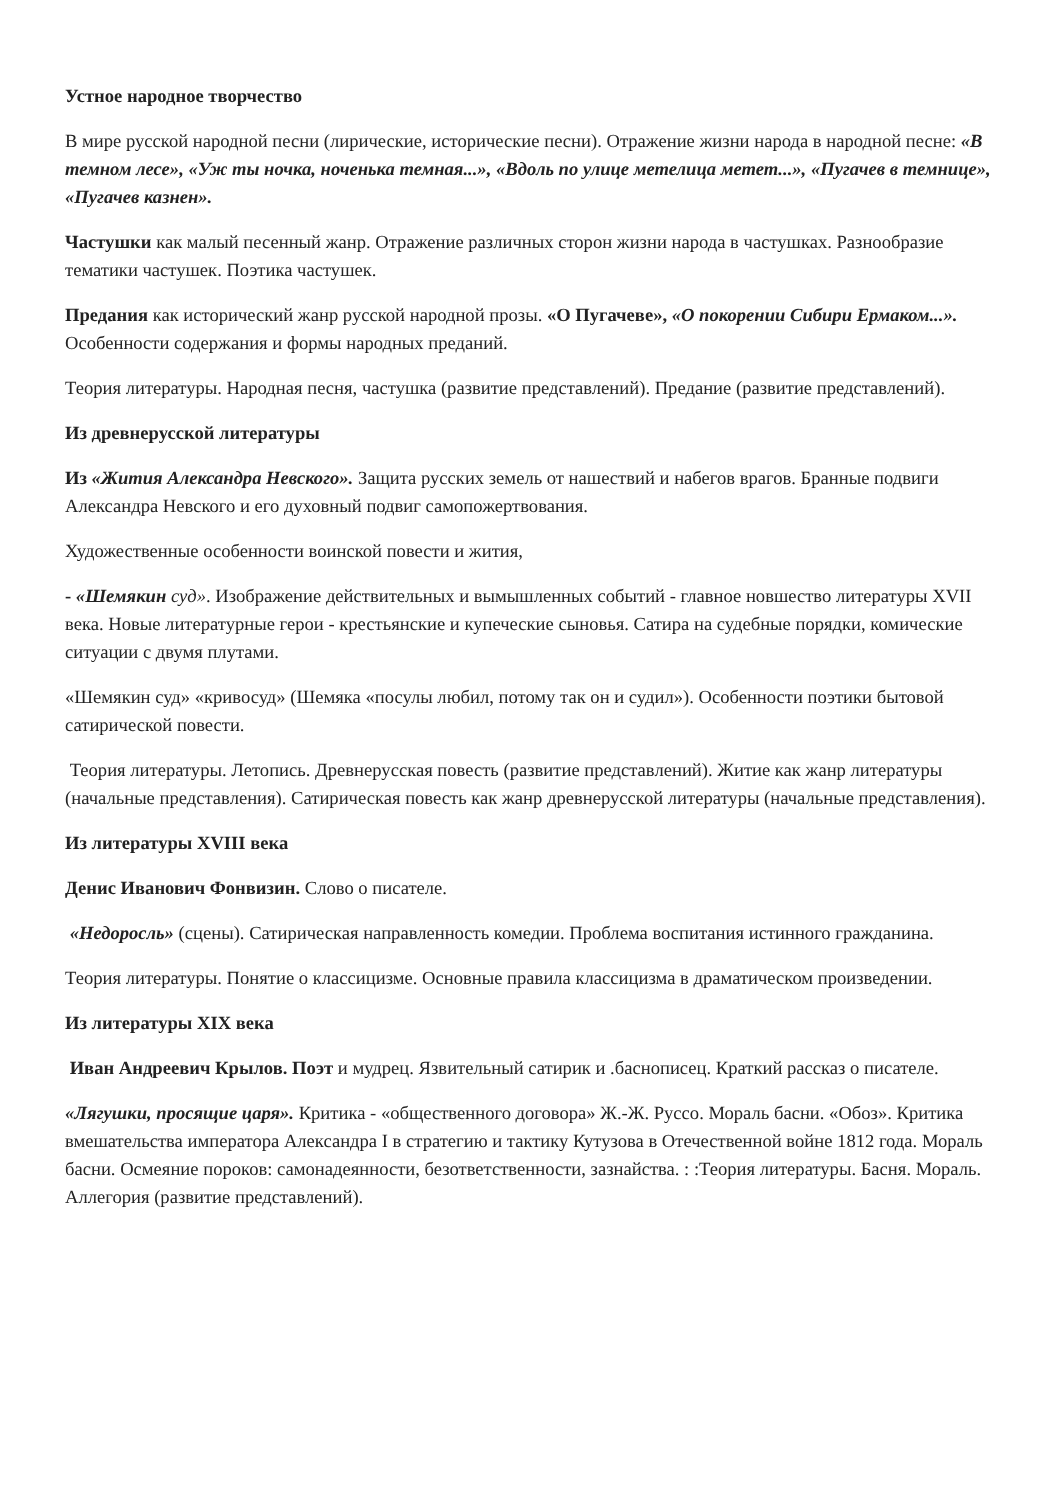Устное народное творчество
В мире русской народной песни (лирические, исторические песни). Отражение жизни народа в народной песне: «В темном лесе», «Уж ты ночка, ноченька темная...», «Вдоль по улице метелица метет...», «Пугачев в темнице», «Пугачев казнен».
Частушки как малый песенный жанр. Отражение различных сторон жизни народа в частушках. Разнообразие тематики частушек. Поэтика частушек.
Предания как исторический жанр русской народной прозы. «О Пугачеве», «О покорении Сибири Ермаком...». Особенности содержания и формы народных преданий.
Теория литературы. Народная песня, частушка (развитие представлений). Предание (развитие представлений).
Из древнерусской литературы
Из «Жития Александра Невского». Защита русских земель от нашествий и набегов врагов. Бранные подвиги Александра Невского и его духовный подвиг самопожертвования.
Художественные особенности воинской повести и жития,
- «Шемякин суд». Изображение действительных и вымышленных событий - главное новшество литературы XVII века. Новые литературные герои - крестьянские и купеческие сыновья. Сатира на судебные порядки, комические ситуации с двумя плутами.
«Шемякин суд» «кривосуд» (Шемяка «посулы любил, потому так он и судил»). Особенности поэтики бытовой сатирической повести.
Теория литературы. Летопись. Древнерусская повесть (развитие представлений). Житие как жанр литературы (начальные представления). Сатирическая повесть как жанр древнерусской литературы (начальные представления).
Из литературы XVIII века
Денис Иванович Фонвизин. Слово о писателе.
«Недоросль» (сцены). Сатирическая направленность комедии. Проблема воспитания истинного гражданина.
Теория литературы. Понятие о классицизме. Основные правила классицизма в драматическом произведении.
Из литературы XIX века
Иван Андреевич Крылов. Поэт и мудрец. Язвительный сатирик и .баснописец. Краткий рассказ о писателе.
«Лягушки, просящие царя». Критика - «общественного договора» Ж.-Ж. Руссо. Мораль басни. «Обоз». Критика вмешательства императора Александра I в стратегию и тактику Кутузова в Отечественной войне 1812 года. Мораль басни. Осмеяние пороков: самонадеянности, безответственности, зазнайства. : :Теория литературы. Басня. Мораль. Аллегория (развитие представлений).